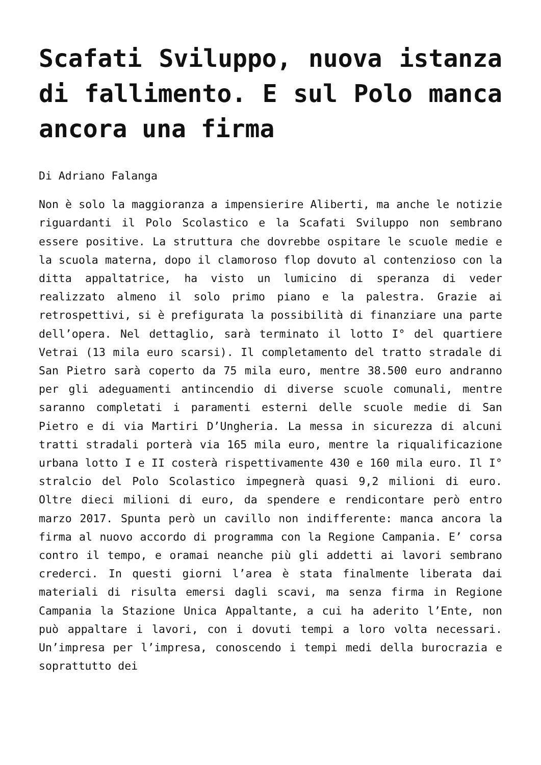Scafati Sviluppo, nuova istanza di fallimento. E sul Polo manca ancora una firma
Di Adriano Falanga
Non è solo la maggioranza a impensierire Aliberti, ma anche le notizie riguardanti il Polo Scolastico e la Scafati Sviluppo non sembrano essere positive. La struttura che dovrebbe ospitare le scuole medie e la scuola materna, dopo il clamoroso flop dovuto al contenzioso con la ditta appaltatrice, ha visto un lumicino di speranza di veder realizzato almeno il solo primo piano e la palestra. Grazie ai retrospettivi, si è prefigurata la possibilità di finanziare una parte dell’opera. Nel dettaglio, sarà terminato il lotto I° del quartiere Vetrai (13 mila euro scarsi). Il completamento del tratto stradale di San Pietro sarà coperto da 75 mila euro, mentre 38.500 euro andranno per gli adeguamenti antincendio di diverse scuole comunali, mentre saranno completati i paramenti esterni delle scuole medie di San Pietro e di via Martiri D’Ungheria. La messa in sicurezza di alcuni tratti stradali porterà via 165 mila euro, mentre la riqualificazione urbana lotto I e II costerà rispettivamente 430 e 160 mila euro. Il I° stralcio del Polo Scolastico impegnerà quasi 9,2 milioni di euro. Oltre dieci milioni di euro, da spendere e rendicontare però entro marzo 2017. Spunta però un cavillo non indifferente: manca ancora la firma al nuovo accordo di programma con la Regione Campania. E’ corsa contro il tempo, e oramai neanche più gli addetti ai lavori sembrano crederci. In questi giorni l’area è stata finalmente liberata dai materiali di risulta emersi dagli scavi, ma senza firma in Regione Campania la Stazione Unica Appaltante, a cui ha aderito l’Ente, non può appaltare i lavori, con i dovuti tempi a loro volta necessari. Un’impresa per l’impresa, conoscendo i tempi medi della burocrazia e soprattutto dei